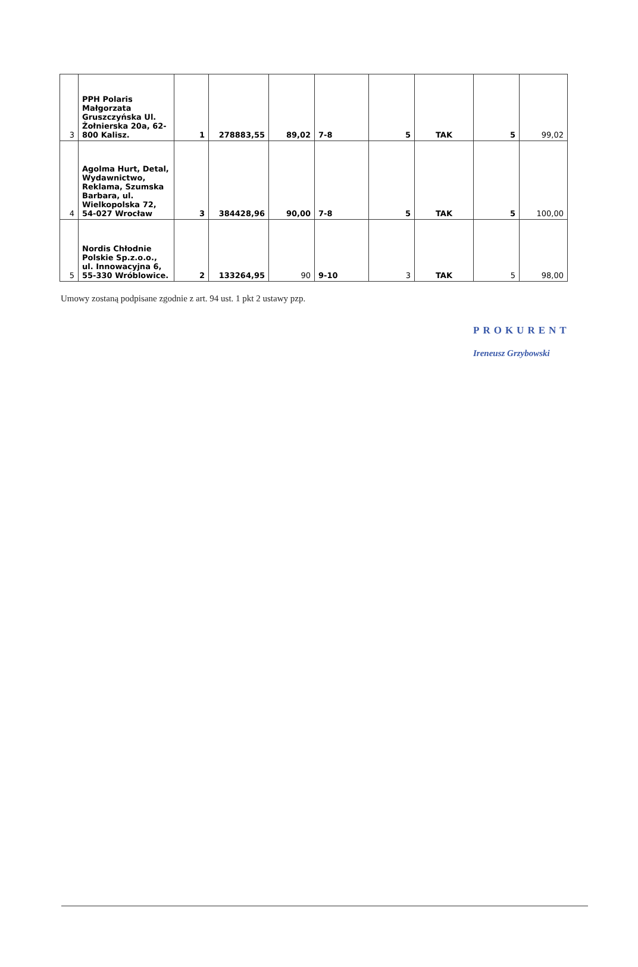| 3 | PPH Polaris Małgorzata Gruszczyńska Ul. Żołnierska 20a, 62-800 Kalisz. | 1 | 278883,55 | 89,02 | 7-8 | 5 | TAK | 5 | 99,02 |
| 4 | Agolma Hurt, Detal, Wydawnictwo, Reklama, Szumska Barbara, ul. Wielkopolska 72, 54-027 Wrocław | 3 | 384428,96 | 90,00 | 7-8 | 5 | TAK | 5 | 100,00 |
| 5 | Nordis Chłodnie Polskie Sp.z.o.o., ul. Innowacyjna 6, 55-330 Wróblowice. | 2 | 133264,95 | 90 | 9-10 | 3 | TAK | 5 | 98,00 |
Umowy zostaną podpisane zgodnie z art. 94 ust. 1 pkt 2 ustawy pzp.
PROKURENT
Ireneusz Grzybowski